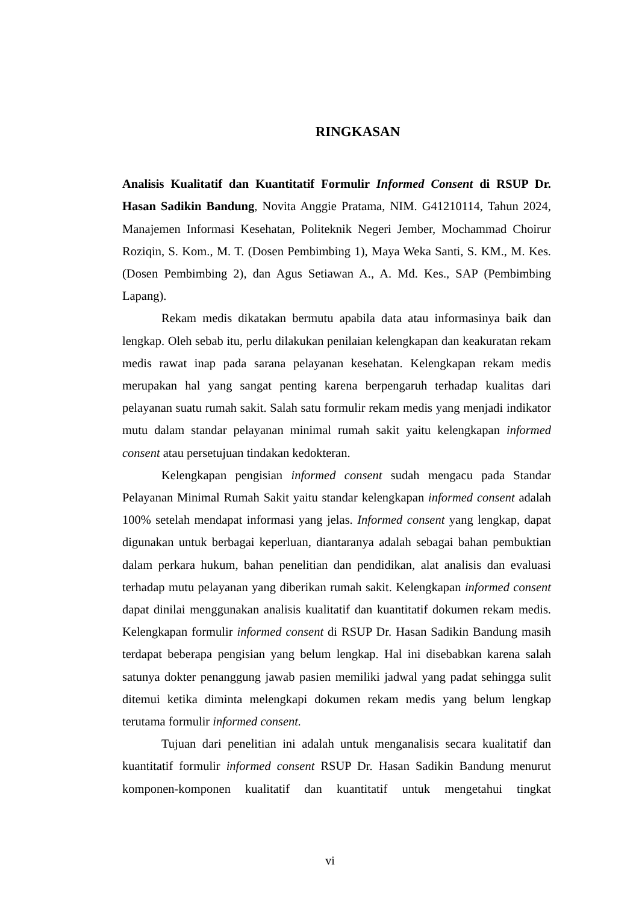RINGKASAN
Analisis Kualitatif dan Kuantitatif Formulir Informed Consent di RSUP Dr. Hasan Sadikin Bandung, Novita Anggie Pratama, NIM. G41210114, Tahun 2024, Manajemen Informasi Kesehatan, Politeknik Negeri Jember, Mochammad Choirur Roziqin, S. Kom., M. T. (Dosen Pembimbing 1), Maya Weka Santi, S. KM., M. Kes. (Dosen Pembimbing 2), dan Agus Setiawan A., A. Md. Kes., SAP (Pembimbing Lapang).
Rekam medis dikatakan bermutu apabila data atau informasinya baik dan lengkap. Oleh sebab itu, perlu dilakukan penilaian kelengkapan dan keakuratan rekam medis rawat inap pada sarana pelayanan kesehatan. Kelengkapan rekam medis merupakan hal yang sangat penting karena berpengaruh terhadap kualitas dari pelayanan suatu rumah sakit. Salah satu formulir rekam medis yang menjadi indikator mutu dalam standar pelayanan minimal rumah sakit yaitu kelengkapan informed consent atau persetujuan tindakan kedokteran.
Kelengkapan pengisian informed consent sudah mengacu pada Standar Pelayanan Minimal Rumah Sakit yaitu standar kelengkapan informed consent adalah 100% setelah mendapat informasi yang jelas. Informed consent yang lengkap, dapat digunakan untuk berbagai keperluan, diantaranya adalah sebagai bahan pembuktian dalam perkara hukum, bahan penelitian dan pendidikan, alat analisis dan evaluasi terhadap mutu pelayanan yang diberikan rumah sakit. Kelengkapan informed consent dapat dinilai menggunakan analisis kualitatif dan kuantitatif dokumen rekam medis. Kelengkapan formulir informed consent di RSUP Dr. Hasan Sadikin Bandung masih terdapat beberapa pengisian yang belum lengkap. Hal ini disebabkan karena salah satunya dokter penanggung jawab pasien memiliki jadwal yang padat sehingga sulit ditemui ketika diminta melengkapi dokumen rekam medis yang belum lengkap terutama formulir informed consent.
Tujuan dari penelitian ini adalah untuk menganalisis secara kualitatif dan kuantitatif formulir informed consent RSUP Dr. Hasan Sadikin Bandung menurut komponen-komponen kualitatif dan kuantitatif untuk mengetahui tingkat
vi